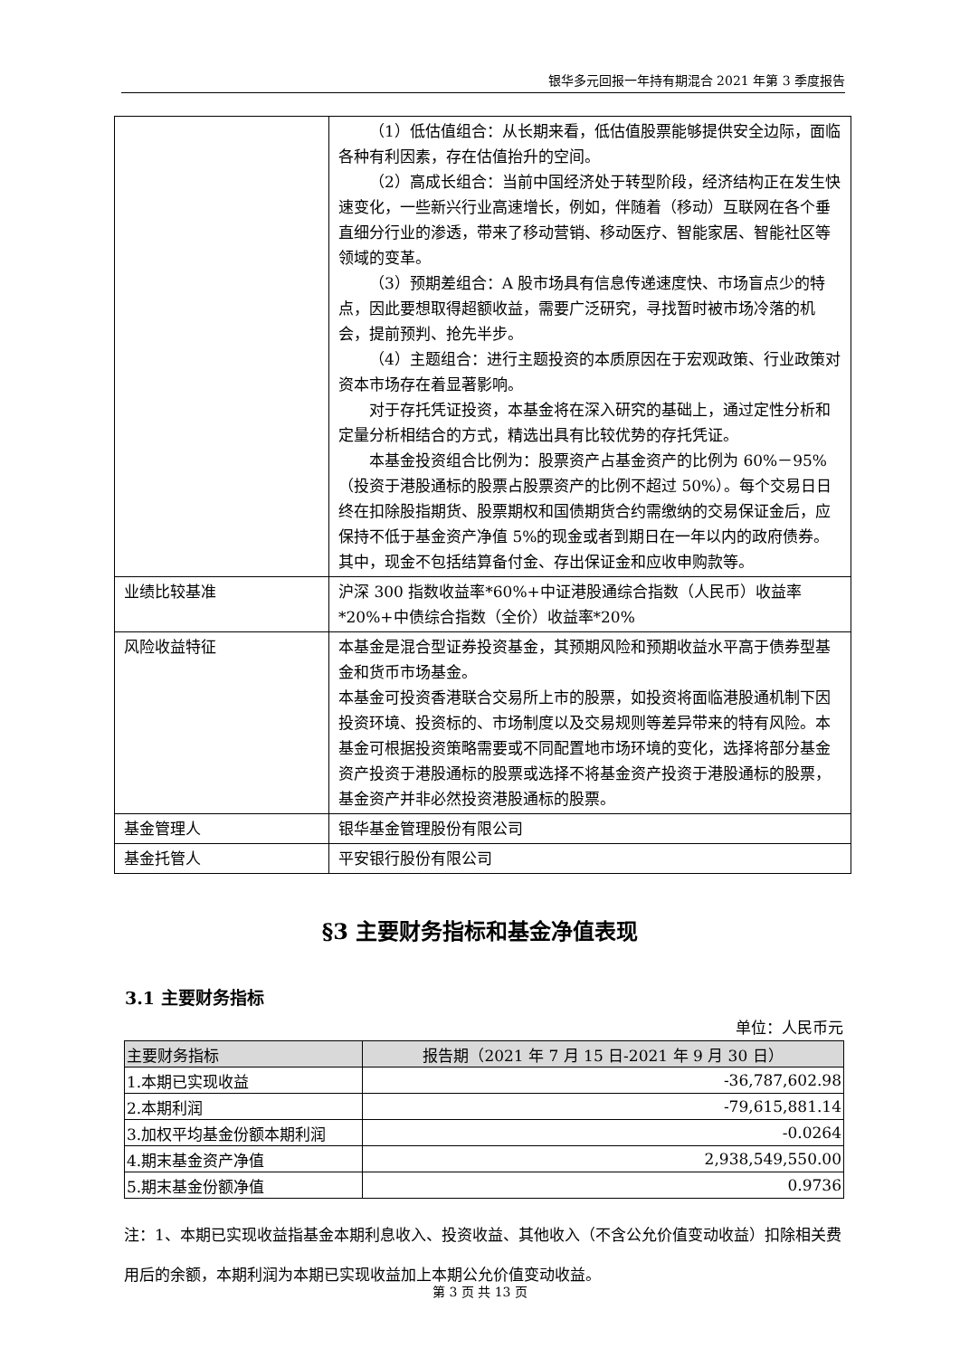银华多元回报一年持有期混合 2021 年第 3 季度报告
| | （1）低估值组合：从长期来看，低估值股票能够提供安全边际，面临各种有利因素，存在估值抬升的空间。 （2）高成长组合：当前中国经济处于转型阶段，经济结构正在发生快速变化，一些新兴行业高速增长，例如，伴随着（移动）互联网在各个垂直细分行业的渗透，带来了移动营销、移动医疗、智能家居、智能社区等领域的变革。 （3）预期差组合：A 股市场具有信息传递速度快、市场盲点少的特点，因此要想取得超额收益，需要广泛研究，寻找暂时被市场冷落的机会，提前预判、抢先半步。 （4）主题组合：进行主题投资的本质原因在于宏观政策、行业政策对资本市场存在着显著影响。 对于存托凭证投资，本基金将在深入研究的基础上，通过定性分析和定量分析相结合的方式，精选出具有比较优势的存托凭证。 本基金投资组合比例为：股票资产占基金资产的比例为 60%－95%（投资于港股通标的股票占股票资产的比例不超过 50%）。每个交易日日终在扣除股指期货、股票期权和国债期货合约需缴纳的交易保证金后，应保持不低于基金资产净值 5%的现金或者到期日在一年以内的政府债券。其中，现金不包括结算备付金、存出保证金和应收申购款等。 |
| 业绩比较基准 | 沪深 300 指数收益率*60%+中证港股通综合指数（人民币）收益率*20%+中债综合指数（全价）收益率*20% |
| 风险收益特征 | 本基金是混合型证券投资基金，其预期风险和预期收益水平高于债券型基金和货币市场基金。 本基金可投资香港联合交易所上市的股票，如投资将面临港股通机制下因投资环境、投资标的、市场制度以及交易规则等差异带来的特有风险。本基金可根据投资策略需要或不同配置地市场环境的变化，选择将部分基金资产投资于港股通标的股票或选择不将基金资产投资于港股通标的股票，基金资产并非必然投资港股通标的股票。 |
| 基金管理人 | 银华基金管理股份有限公司 |
| 基金托管人 | 平安银行股份有限公司 |
§3 主要财务指标和基金净值表现
3.1 主要财务指标
单位：人民币元
| 主要财务指标 | 报告期（2021 年 7 月 15 日-2021 年 9 月 30 日） |
| --- | --- |
| 1.本期已实现收益 | -36,787,602.98 |
| 2.本期利润 | -79,615,881.14 |
| 3.加权平均基金份额本期利润 | -0.0264 |
| 4.期末基金资产净值 | 2,938,549,550.00 |
| 5.期末基金份额净值 | 0.9736 |
注：1、本期已实现收益指基金本期利息收入、投资收益、其他收入（不含公允价值变动收益）扣除相关费用后的余额，本期利润为本期已实现收益加上本期公允价值变动收益。
第 3 页 共 13 页